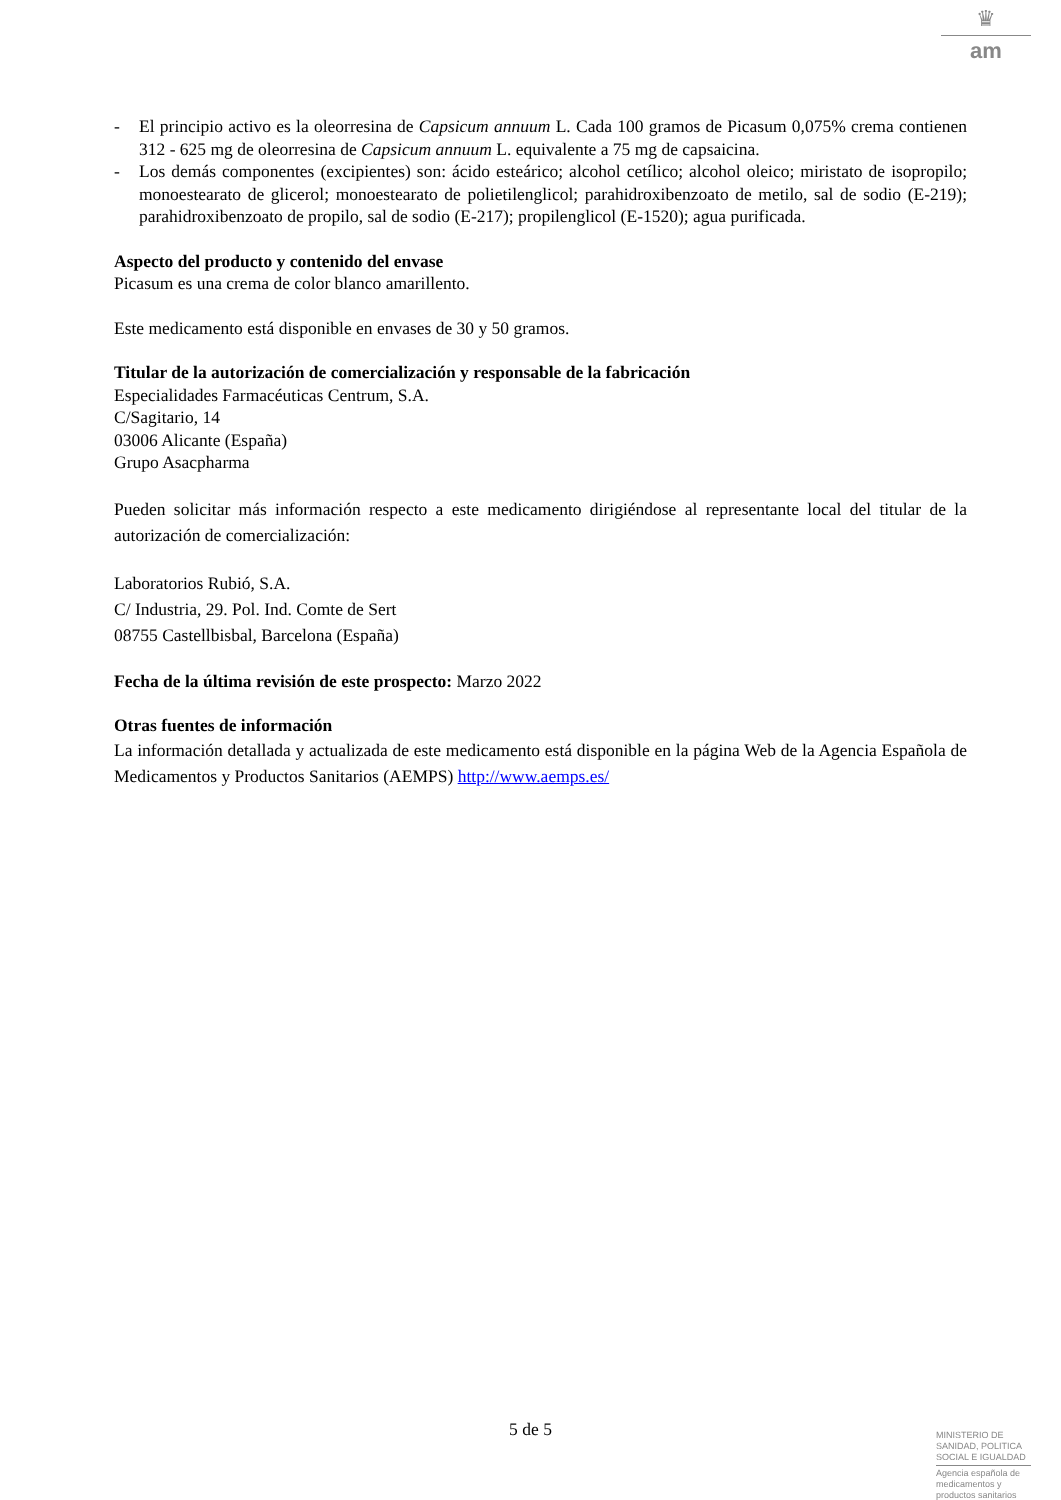♛
am
- El principio activo es la oleorresina de Capsicum annuum L. Cada 100 gramos de Picasum 0,075% crema contienen 312 - 625 mg de oleorresina de Capsicum annuum L. equivalente a 75 mg de capsaicina.
- Los demás componentes (excipientes) son: ácido esteárico; alcohol cetílico; alcohol oleico; miristato de isopropilo; monoestearato de glicerol; monoestearato de polietilenglicol; parahidroxibenzoato de metilo, sal de sodio (E-219); parahidroxibenzoato de propilo, sal de sodio (E-217); propilenglicol (E-1520); agua purificada.
Aspecto del producto y contenido del envase
Picasum es una crema de color blanco amarillento.
Este medicamento está disponible en envases de 30 y 50 gramos.
Titular de la autorización de comercialización y responsable de la fabricación
Especialidades Farmacéuticas Centrum, S.A.
C/Sagitario, 14
03006 Alicante (España)
Grupo Asacpharma
Pueden solicitar más información respecto a este medicamento dirigiéndose al representante local del titular de la autorización de comercialización:
Laboratorios Rubió, S.A.
C/ Industria, 29. Pol. Ind. Comte de Sert
08755 Castellbisbal, Barcelona (España)
Fecha de la última revisión de este prospecto: Marzo 2022
Otras fuentes de información
La información detallada y actualizada de este medicamento está disponible en la página Web de la Agencia Española de Medicamentos y Productos Sanitarios (AEMPS) http://www.aemps.es/
5 de 5
MINISTERIO DE SANIDAD, POLITICA SOCIAL E IGUALDAD
Agencia española de medicamentos y productos sanitarios